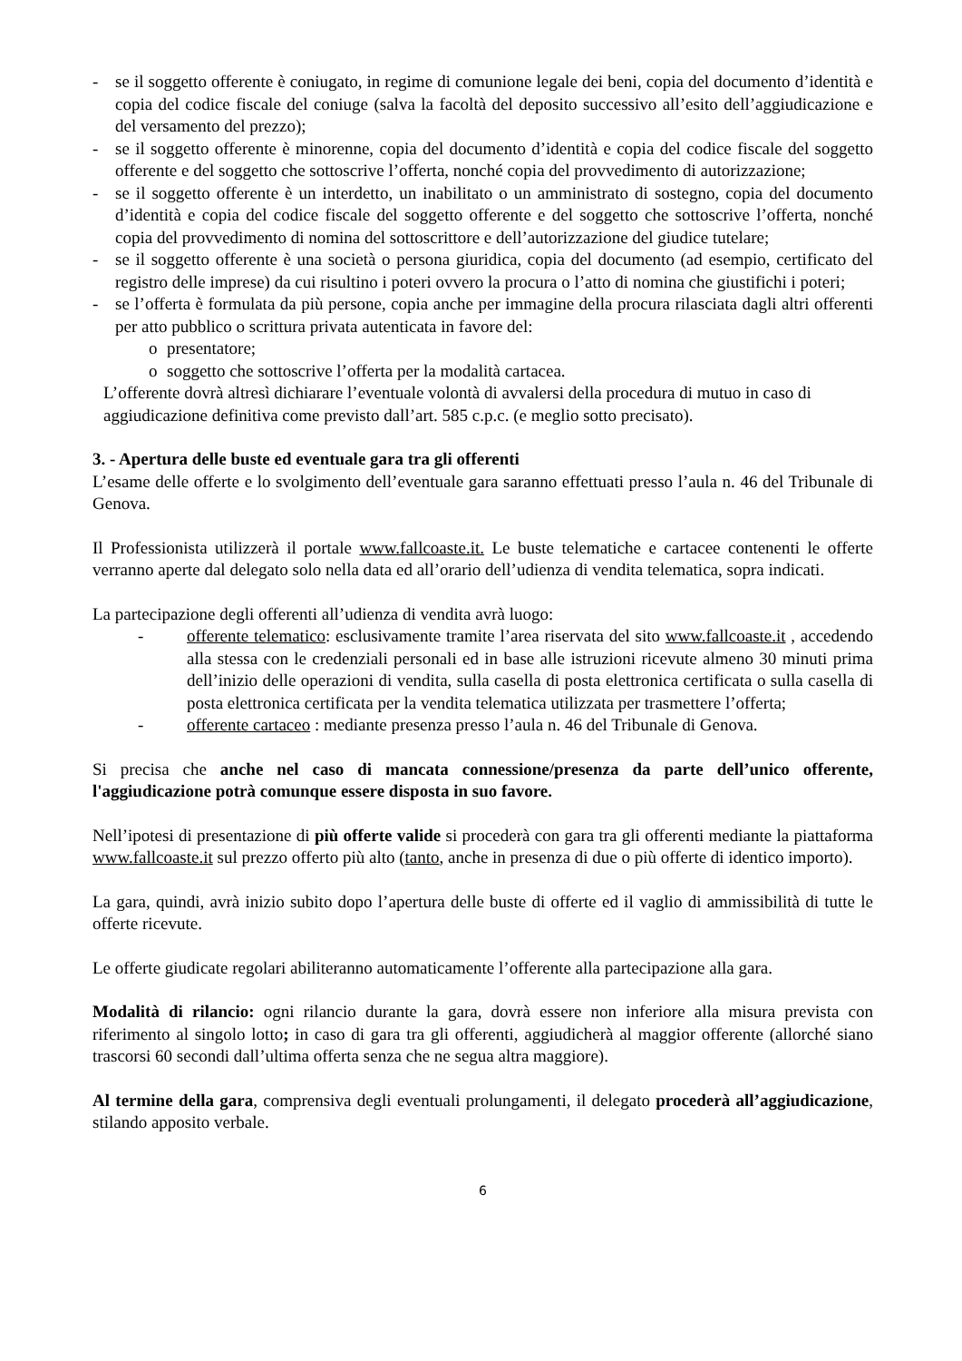- se il soggetto offerente è coniugato, in regime di comunione legale dei beni, copia del documento d’identità e copia del codice fiscale del coniuge (salva la facoltà del deposito successivo all’esito dell’aggiudicazione e del versamento del prezzo);
- se il soggetto offerente è minorenne, copia del documento d’identità e copia del codice fiscale del soggetto offerente e del soggetto che sottoscrive l’offerta, nonché copia del provvedimento di autorizzazione;
- se il soggetto offerente è un interdetto, un inabilitato o un amministrato di sostegno, copia del documento d’identità e copia del codice fiscale del soggetto offerente e del soggetto che sottoscrive l’offerta, nonché copia del provvedimento di nomina del sottoscrittore e dell’autorizzazione del giudice tutelare;
- se il soggetto offerente è una società o persona giuridica, copia del documento (ad esempio, certificato del registro delle imprese) da cui risultino i poteri ovvero la procura o l’atto di nomina che giustifichi i poteri;
- se l’offerta è formulata da più persone, copia anche per immagine della procura rilasciata dagli altri offerenti per atto pubblico o scrittura privata autenticata in favore del:
o presentatore;
o soggetto che sottoscrive l’offerta per la modalità cartacea.
L’offerente dovrà altresì dichiarare l’eventuale volontà di avvalersi della procedura di mutuo in caso di aggiudicazione definitiva come previsto dall’art. 585 c.p.c. (e meglio sotto precisato).
3. - Apertura delle buste ed eventuale gara tra gli offerenti
L’esame delle offerte e lo svolgimento dell’eventuale gara saranno effettuati presso l’aula n. 46 del Tribunale di Genova.
Il Professionista utilizzerà il portale www.fallcoaste.it. Le buste telematiche e cartacee contenenti le offerte verranno aperte dal delegato solo nella data ed all’orario dell’udienza di vendita telematica, sopra indicati.
La partecipazione degli offerenti all’udienza di vendita avrà luogo:
- offerente telematico: esclusivamente tramite l’area riservata del sito www.fallcoaste.it , accedendo alla stessa con le credenziali personali ed in base alle istruzioni ricevute almeno 30 minuti prima dell’inizio delle operazioni di vendita, sulla casella di posta elettronica certificata o sulla casella di posta elettronica certificata per la vendita telematica utilizzata per trasmettere l’offerta;
- offerente cartaceo : mediante presenza presso l’aula n. 46 del Tribunale di Genova.
Si precisa che anche nel caso di mancata connessione/presenza da parte dell’unico offerente, l'aggiudicazione potrà comunque essere disposta in suo favore.
Nell’ipotesi di presentazione di più offerte valide si procederà con gara tra gli offerenti mediante la piattaforma www.fallcoaste.it sul prezzo offerto più alto (tanto, anche in presenza di due o più offerte di identico importo).
La gara, quindi, avrà inizio subito dopo l’apertura delle buste di offerte ed il vaglio di ammissibilità di tutte le offerte ricevute.
Le offerte giudicate regolari abiliteranno automaticamente l’offerente alla partecipazione alla gara.
Modalità di rilancio: ogni rilancio durante la gara, dovrà essere non inferiore alla misura prevista con riferimento al singolo lotto; in caso di gara tra gli offerenti, aggiudicherà al maggior offerente (allorché siano trascorsi 60 secondi dall’ultima offerta senza che ne segua altra maggiore).
Al termine della gara, comprensiva degli eventuali prolungamenti, il delegato procederà all’aggiudicazione, stilando apposito verbale.
6